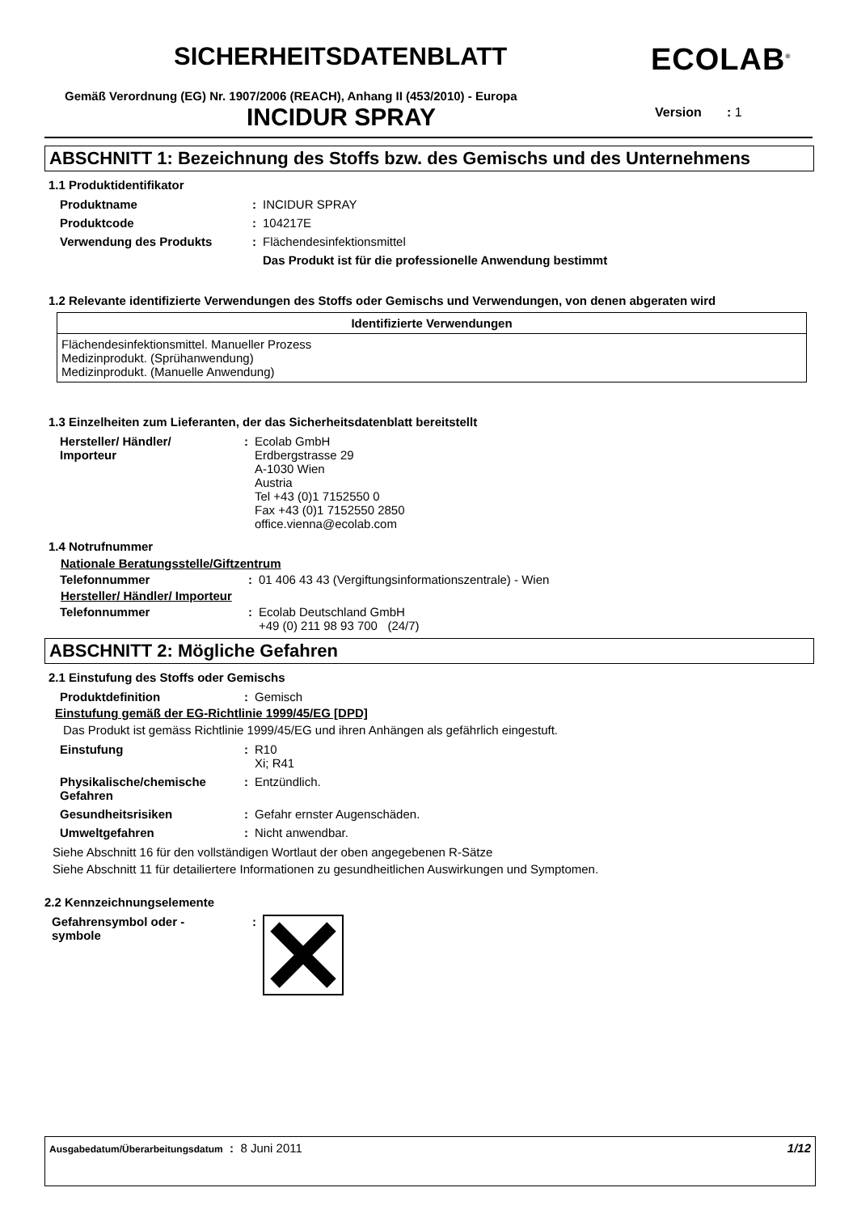SICHERHEITSDATENBLATT ECOLAB<sup>®</sup>
Gemäß Verordnung (EG) Nr. 1907/2006 (REACH), Anhang II (453/2010) - Europa
INCIDUR SPRAY Version : 1
ABSCHNITT 1: Bezeichnung des Stoffs bzw. des Gemischs und des Unternehmens
1.1 Produktidentifikator
| Produktname | : | INCIDUR SPRAY |
| Produktcode | : | 104217E |
| Verwendung des Produkts | : | Flächendesinfektionsmittel |
| | | Das Produkt ist für die professionelle Anwendung bestimmt |
1.2 Relevante identifizierte Verwendungen des Stoffs oder Gemischs und Verwendungen, von denen abgeraten wird
| Identifizierte Verwendungen |
| --- |
| Flächendesinfektionsmittel. Manueller Prozess Medizinprodukt. (Sprühanwendung) Medizinprodukt. (Manuelle Anwendung) |
1.3 Einzelheiten zum Lieferanten, der das Sicherheitsdatenblatt bereitstellt
| Hersteller/ Händler/ Importeur | : | Ecolab GmbH Erdbergstrasse 29 A-1030 Wien Austria Tel +43 (0)1 7152550 0 Fax +43 (0)1 7152550 2850 office.vienna@ecolab.com |
1.4 Notrufnummer
Nationale Beratungsstelle/Giftzentrum
| Telefonnummer | : | 01 406 43 43 (Vergiftungsinformationszentrale) - Wien |
Hersteller/ Händler/ Importeur
| Telefonnummer | : | Ecolab Deutschland GmbH +49 (0) 211 98 93 700 (24/7) |
ABSCHNITT 2: Mögliche Gefahren
2.1 Einstufung des Stoffs oder Gemischs
| Produktdefinition | : | Gemisch |
Einstufung gemäß der EG-Richtlinie 1999/45/EG [DPD]
Das Produkt ist gemäss Richtlinie 1999/45/EG und ihren Anhängen als gefährlich eingestuft.
| Einstufung | : | R10 Xi; R41 |
| Physikalische/chemische Gefahren | : | Entzündlich. |
| Gesundheitsrisiken | : | Gefahr ernster Augenschäden. |
| Umweltgefahren | : | Nicht anwendbar. |
Siehe Abschnitt 16 für den vollständigen Wortlaut der oben angegebenen R-Sätze
Siehe Abschnitt 11 für detailiertere Informationen zu gesundheitlichen Auswirkungen und Symptomen.
2.2 Kennzeichnungselemente
| Gefahrensymbol oder - symbole | : | |
Ausgabedatum/Überarbeitungsdatum : 8 Juni 2011 1/12